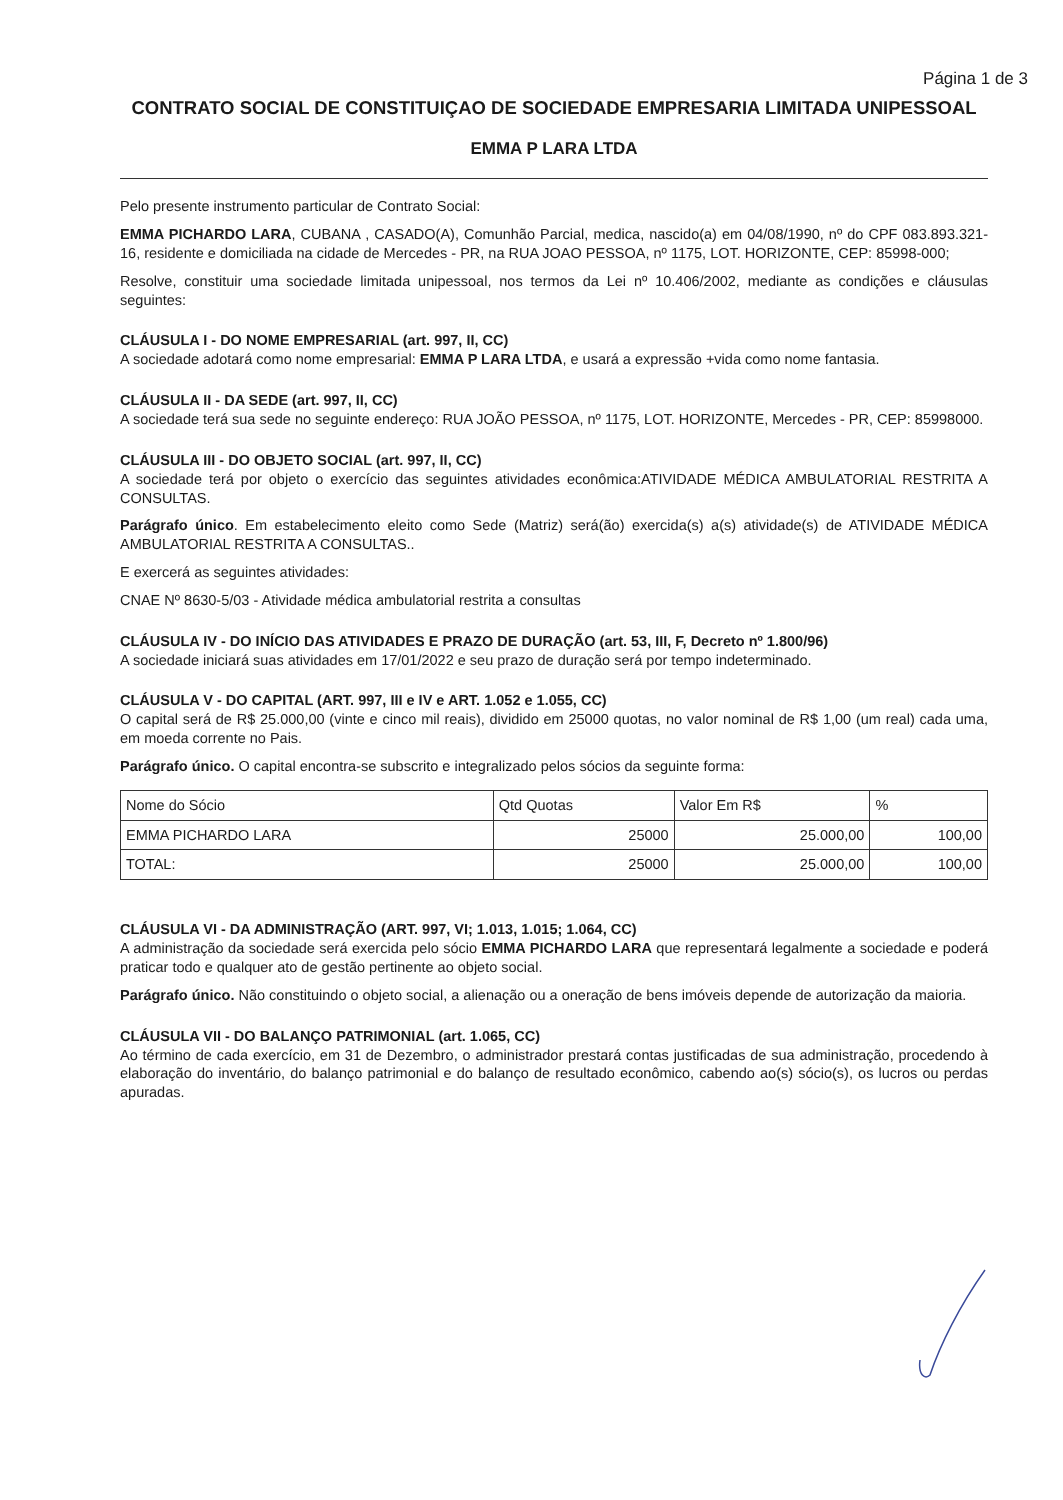Página 1 de 3
CONTRATO SOCIAL DE CONSTITUIÇAO DE SOCIEDADE EMPRESARIA LIMITADA UNIPESSOAL
EMMA P LARA LTDA
Pelo presente instrumento particular de Contrato Social:
EMMA PICHARDO LARA, CUBANA , CASADO(A), Comunhão Parcial, medica, nascido(a) em 04/08/1990, nº do CPF 083.893.321-16, residente e domiciliada na cidade de Mercedes - PR, na RUA JOAO PESSOA, nº 1175, LOT. HORIZONTE, CEP: 85998-000;
Resolve, constituir uma sociedade limitada unipessoal, nos termos da Lei nº 10.406/2002, mediante as condições e cláusulas seguintes:
CLÁUSULA I - DO NOME EMPRESARIAL (art. 997, II, CC)
A sociedade adotará como nome empresarial: EMMA P LARA LTDA, e usará a expressão +vida como nome fantasia.
CLÁUSULA II - DA SEDE (art. 997, II, CC)
A sociedade terá sua sede no seguinte endereço: RUA JOÃO PESSOA, nº 1175, LOT. HORIZONTE, Mercedes - PR, CEP: 85998000.
CLÁUSULA III - DO OBJETO SOCIAL (art. 997, II, CC)
A sociedade terá por objeto o exercício das seguintes atividades econômica:ATIVIDADE MÉDICA AMBULATORIAL RESTRITA A CONSULTAS.
Parágrafo único. Em estabelecimento eleito como Sede (Matriz) será(ão) exercida(s) a(s) atividade(s) de ATIVIDADE MÉDICA AMBULATORIAL RESTRITA A CONSULTAS..
E exercerá as seguintes atividades:
CNAE Nº 8630-5/03 - Atividade médica ambulatorial restrita a consultas
CLÁUSULA IV - DO INÍCIO DAS ATIVIDADES E PRAZO DE DURAÇÃO (art. 53, III, F, Decreto nº 1.800/96)
A sociedade iniciará suas atividades em 17/01/2022 e seu prazo de duração será por tempo indeterminado.
CLÁUSULA V - DO CAPITAL (ART. 997, III e IV e ART. 1.052 e 1.055, CC)
O capital será de R$ 25.000,00 (vinte e cinco mil reais), dividido em 25000 quotas, no valor nominal de R$ 1,00 (um real) cada uma, em moeda corrente no Pais.
Parágrafo único. O capital encontra-se subscrito e integralizado pelos sócios da seguinte forma:
| Nome do Sócio | Qtd Quotas | Valor Em R$ | % |
| EMMA PICHARDO LARA | 25000 | 25.000,00 | 100,00 |
| TOTAL: | 25000 | 25.000,00 | 100,00 |
CLÁUSULA VI - DA ADMINISTRAÇÃO (ART. 997, VI; 1.013, 1.015; 1.064, CC)
A administração da sociedade será exercida pelo sócio EMMA PICHARDO LARA que representará legalmente a sociedade e poderá praticar todo e qualquer ato de gestão pertinente ao objeto social.
Parágrafo único. Não constituindo o objeto social, a alienação ou a oneração de bens imóveis depende de autorização da maioria.
CLÁUSULA VII - DO BALANÇO PATRIMONIAL (art. 1.065, CC)
Ao término de cada exercício, em 31 de Dezembro, o administrador prestará contas justificadas de sua administração, procedendo à elaboração do inventário, do balanço patrimonial e do balanço de resultado econômico, cabendo ao(s) sócio(s), os lucros ou perdas apuradas.